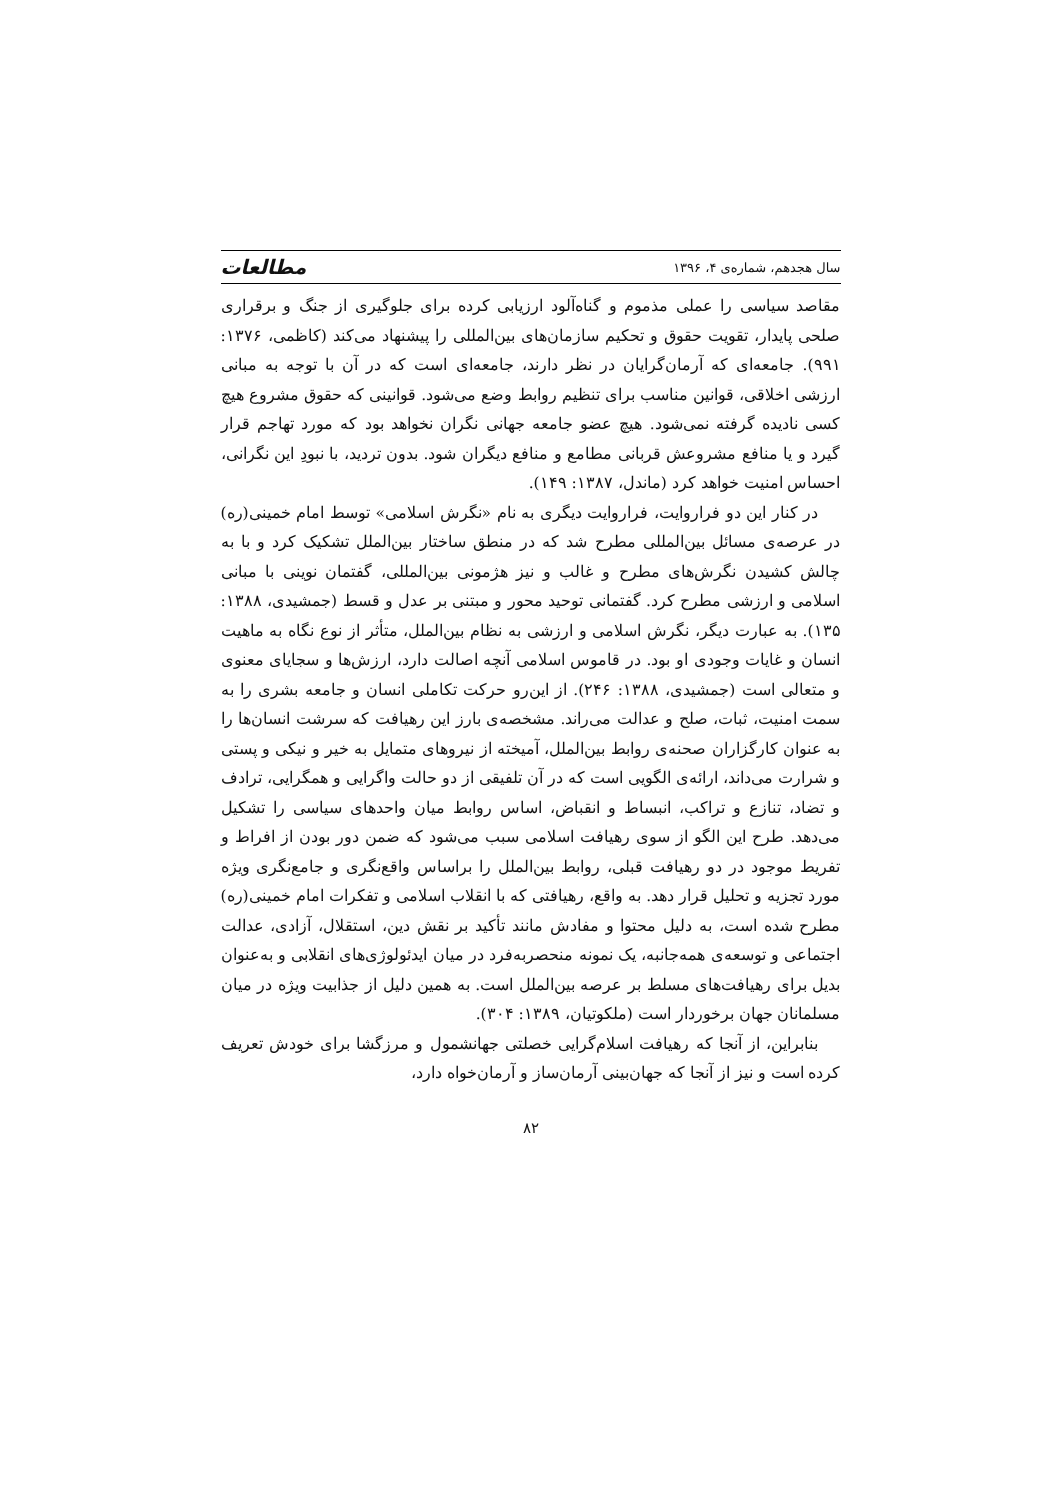سال هجدهم، شماره‌ی ۴، ۱۳۹۶ مطالعات
مقاصد سیاسی را عملی مذموم و گناه‌آلود ارزیابی کرده برای جلوگیری از جنگ و برقراری صلحی پایدار، تقویت حقوق و تحکیم سازمان‌های بین‌المللی را پیشنهاد می‌کند (کاظمی، ۱۳۷۶: ۹۹۱). جامعه‌ای که آرمان‌گرایان در نظر دارند، جامعه‌ای است که در آن با توجه به مبانی ارزشی اخلاقی، قوانین مناسب برای تنظیم روابط وضع می‌شود. قوانینی که حقوق مشروع هیچ کسی نادیده گرفته نمی‌شود. هیچ عضو جامعه جهانی نگران نخواهد بود که مورد تهاجم قرار گیرد و یا منافع مشروعش قربانی مطامع و منافع دیگران شود. بدون تردید، با نبودِ این نگرانی، احساس امنیت خواهد کرد (ماندل، ۱۳۸۷: ۱۴۹).
در کنار این دو فراروایت، فراروایت دیگری به نام «نگرش اسلامی» توسط امام خمینی(ره) در عرصه‌ی مسائل بین‌المللی مطرح شد که در منطق ساختار بین‌الملل تشکیک کرد و با به چالش کشیدن نگرش‌های مطرح و غالب و نیز هژمونی بین‌المللی، گفتمان نوینی با مبانی اسلامی و ارزشی مطرح کرد. گفتمانی توحید محور و مبتنی بر عدل و قسط (جمشیدی، ۱۳۸۸: ۱۳۵). به عبارت دیگر، نگرش اسلامی و ارزشی به نظام بین‌الملل، متأثر از نوع نگاه به ماهیت انسان و غایات وجودی او بود. در قاموس اسلامی آنچه اصالت دارد، ارزش‌ها و سجایای معنوی و متعالی است (جمشیدی، ۱۳۸۸: ۲۴۶). از این‌رو حرکت تکاملی انسان و جامعه بشری را به سمت امنیت، ثبات، صلح و عدالت می‌راند. مشخصه‌ی بارز این رهیافت که سرشت انسان‌ها را به عنوان کارگزاران صحنه‌ی روابط بین‌الملل، آمیخته از نیروهای متمایل به خیر و نیکی و پستی و شرارت می‌داند، ارائه‌ی الگویی است که در آن تلفیقی از دو حالت واگرایی و همگرایی، ترادف و تضاد، تنازع و تراکب، انبساط و انقباض، اساس روابط میان واحدهای سیاسی را تشکیل می‌دهد. طرح این الگو از سوی رهیافت اسلامی سبب می‌شود که ضمن دور بودن از افراط و تفریط موجود در دو رهیافت قبلی، روابط بین‌الملل را براساس واقع‌نگری و جامع‌نگری ویژه مورد تجزیه و تحلیل قرار دهد. به واقع، رهیافتی که با انقلاب اسلامی و تفکرات امام خمینی(ره) مطرح شده است، به دلیل محتوا و مفادش مانند تأکید بر نقش دین، استقلال، آزادی، عدالت اجتماعی و توسعه‌ی همه‌جانبه، یک نمونه منحصربه‌فرد در میان ایدئولوژی‌های انقلابی و به‌عنوان بدیل برای رهیافت‌های مسلط بر عرصه بین‌الملل است. به همین دلیل از جذابیت ویژه در میان مسلمانان جهان برخوردار است (ملکوتیان، ۱۳۸۹: ۳۰۴).
بنابراین، از آنجا که رهیافت اسلام‌گرایی خصلتی جهانشمول و مرزگشا برای خودش تعریف کرده است و نیز از آنجا که جهان‌بینی آرمان‌ساز و آرمان‌خواه دارد،
۸۲